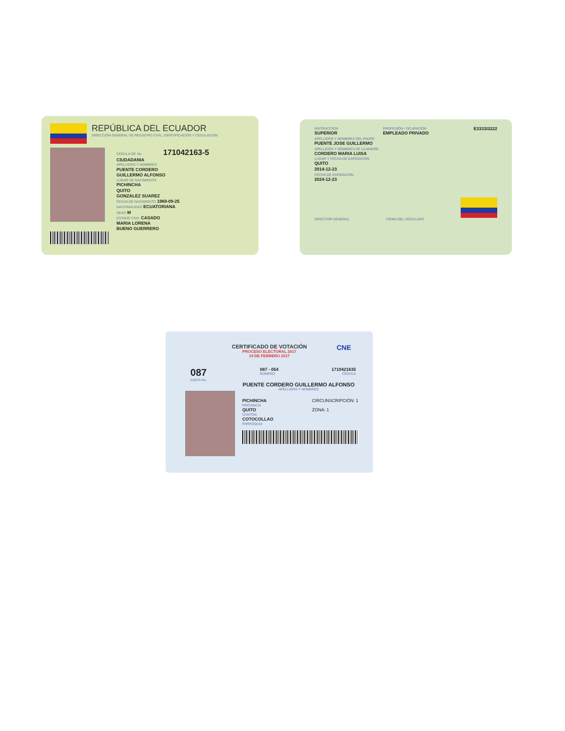REPÚBLICA DEL ECUADOR
DIRECCIÓN GENERAL DE REGISTRO CIVIL, IDENTIFICACIÓN Y CEDULACIÓN
CEDULA DE No. 171042163-5
CIUDADANIA
APELLIDOS Y NOMBRES
PUENTE CORDERO
GUILLERMO ALFONSO
LUGAR DE NACIMIENTO
PICHINCHA
QUITO
GONZALEZ SUAREZ
FECHA DE NACIMIENTO 1969-09-25
NACIONALIDAD ECUATORIANA
SEXO M
ESTADO CIVIL CASADO
MARIA LORENA
BUENO GUERRERO
INSTRUCCIÓN
SUPERIOR
PROFESIÓN / OCUPACIÓN
EMPLEADO PRIVADO
E3333I3222
APELLIDOS Y NOMBRES DEL PADRE
PUENTE JOSE GUILLERMO
APELLIDOS Y NOMBRES DE LA MADRE
CORDERO MARIA LUISA
LUGAR Y FECHA DE EXPEDICIÓN
QUITO
2014-12-23
FECHA DE EXPIRACIÓN
2024-12-23
DIRECTOR GENERAL FIRMA DEL CEDULADO
CERTIFICADO DE VOTACIÓN
PROCESO ELECTORAL 2017
19 DE FEBRERO 2017
CNE
087
JUNTA No.
087 - 054
NÚMERO
1710421635
CÉDULA
PUENTE CORDERO GUILLERMO ALFONSO
APELLIDOS Y NOMBRES
PICHINCHA
PROVINCIA
CIRCUNSCRIPCIÓN: 1
QUITO
CANTÓN
ZONA: 1
COTOCOLLAO
PARROQUIA